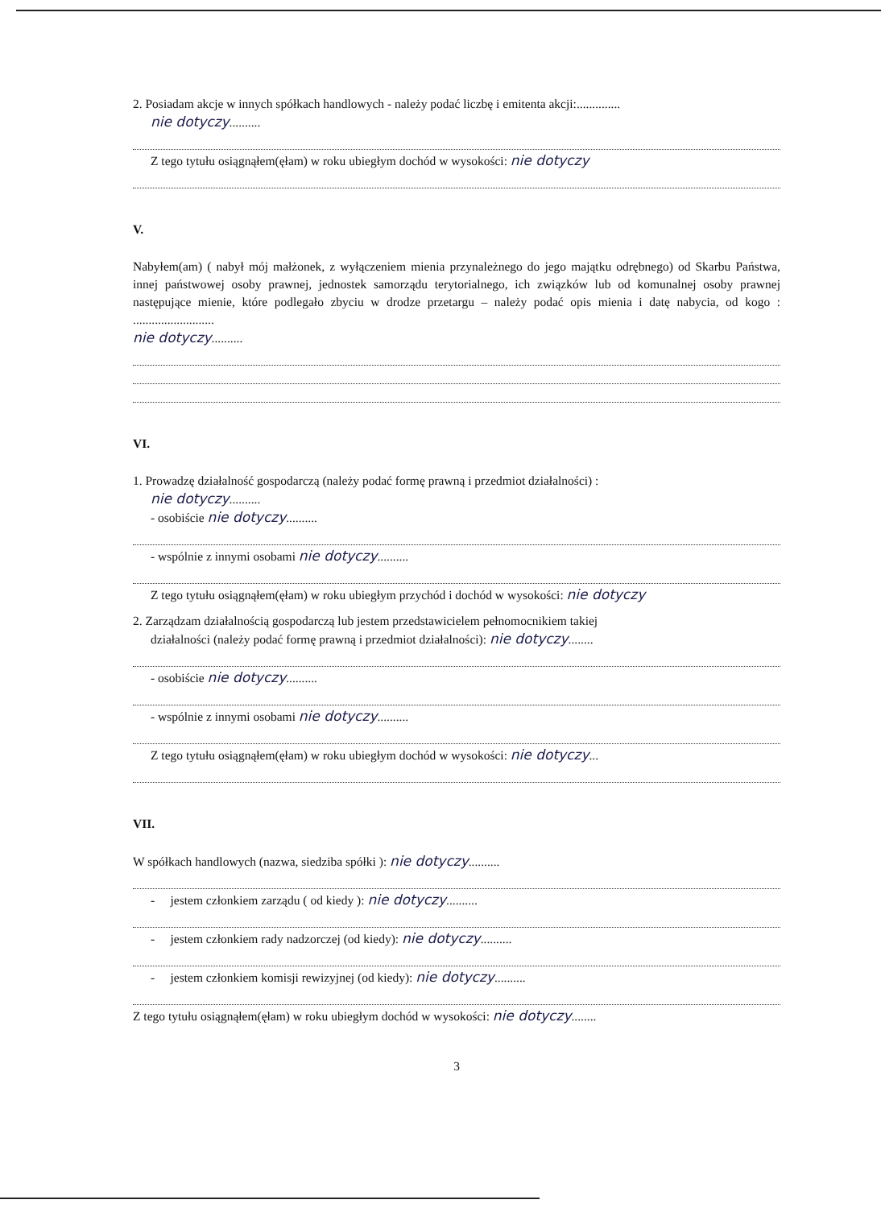2. Posiadam akcje w innych spółkach handlowych - należy podać liczbę i emitenta akcji:..............
nie dotyczy..........
Z tego tytułu osiągnąłem(ęłam) w roku ubiegłym dochód w wysokości: nie dotyczy
V.
Nabyłem(am) ( nabył mój małżonek, z wyłączeniem mienia przynależnego do jego majątku odrębnego) od Skarbu Państwa, innej państwowej osoby prawnej, jednostek samorządu terytorialnego, ich związków lub od komunalnej osoby prawnej następujące mienie, które podlegało zbyciu w drodze przetargu – należy podać opis mienia i datę nabycia, od kogo : ..........................
nie dotyczy..........
VI.
1. Prowadzę działalność gospodarczą (należy podać formę prawną i przedmiot działalności) :
nie dotyczy..........
- osobiście nie dotyczy..........
- wspólnie z innymi osobami nie dotyczy..........
Z tego tytułu osiągnąłem(ęłam) w roku ubiegłym przychód i dochód w wysokości: nie dotyczy
2. Zarządzam działalnością gospodarczą lub jestem przedstawicielem pełnomocnikiem takiej
działalności (należy podać formę prawną i przedmiot działalności): nie dotyczy........
- osobiście nie dotyczy..........
- wspólnie z innymi osobami nie dotyczy..........
Z tego tytułu osiągnąłem(ęłam) w roku ubiegłym dochód w wysokości: nie dotyczy...
VII.
W spółkach handlowych (nazwa, siedziba spółki ): nie dotyczy..........
- jestem członkiem zarządu ( od kiedy ): nie dotyczy..........
- jestem członkiem rady nadzorczej (od kiedy): nie dotyczy..........
- jestem członkiem komisji rewizyjnej (od kiedy): nie dotyczy..........
Z tego tytułu osiągnąłem(ęłam) w roku ubiegłym dochód w wysokości: nie dotyczy........
3